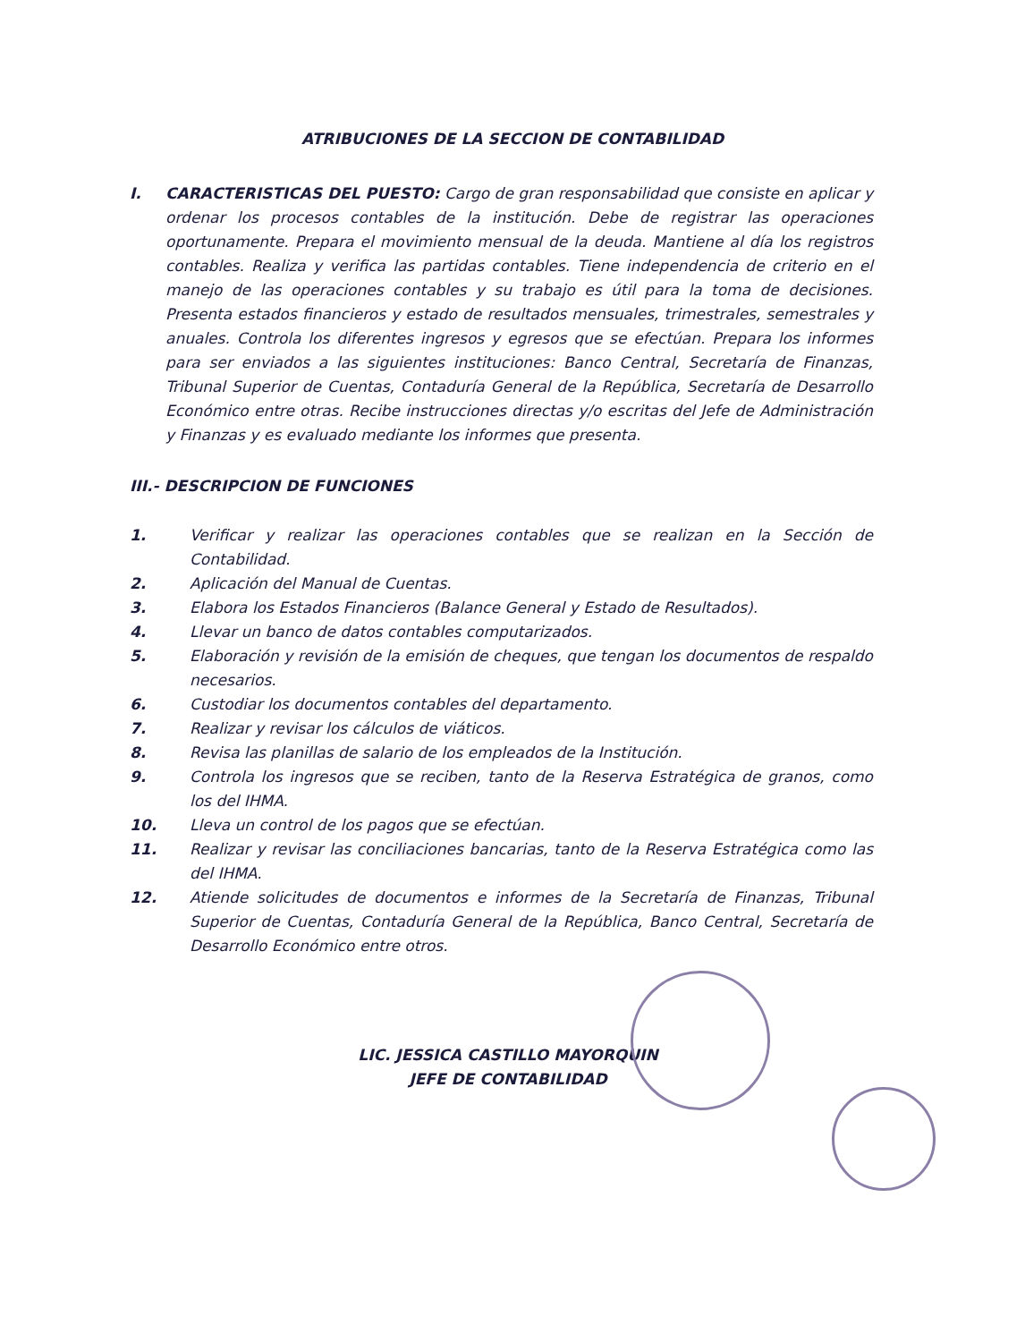ATRIBUCIONES DE LA SECCION DE CONTABILIDAD
I. CARACTERISTICAS DEL PUESTO: Cargo de gran responsabilidad que consiste en aplicar y ordenar los procesos contables de la institución. Debe de registrar las operaciones oportunamente. Prepara el movimiento mensual de la deuda. Mantiene al día los registros contables. Realiza y verifica las partidas contables. Tiene independencia de criterio en el manejo de las operaciones contables y su trabajo es útil para la toma de decisiones. Presenta estados financieros y estado de resultados mensuales, trimestrales, semestrales y anuales. Controla los diferentes ingresos y egresos que se efectúan. Prepara los informes para ser enviados a las siguientes instituciones: Banco Central, Secretaría de Finanzas, Tribunal Superior de Cuentas, Contaduría General de la República, Secretaría de Desarrollo Económico entre otras. Recibe instrucciones directas y/o escritas del Jefe de Administración y Finanzas y es evaluado mediante los informes que presenta.
III.- DESCRIPCION DE FUNCIONES
1. Verificar y realizar las operaciones contables que se realizan en la Sección de Contabilidad.
2. Aplicación del Manual de Cuentas.
3. Elabora los Estados Financieros (Balance General y Estado de Resultados).
4. Llevar un banco de datos contables computarizados.
5. Elaboración y revisión de la emisión de cheques, que tengan los documentos de respaldo necesarios.
6. Custodiar los documentos contables del departamento.
7. Realizar y revisar los cálculos de viáticos.
8. Revisa las planillas de salario de los empleados de la Institución.
9. Controla los ingresos que se reciben, tanto de la Reserva Estratégica de granos, como los del IHMA.
10. Lleva un control de los pagos que se efectúan.
11. Realizar y revisar las conciliaciones bancarias, tanto de la Reserva Estratégica como las del IHMA.
12. Atiende solicitudes de documentos e informes de la Secretaría de Finanzas, Tribunal Superior de Cuentas, Contaduría General de la República, Banco Central, Secretaría de Desarrollo Económico entre otros.
LIC. JESSICA CASTILLO MAYORQUIN
JEFE DE CONTABILIDAD